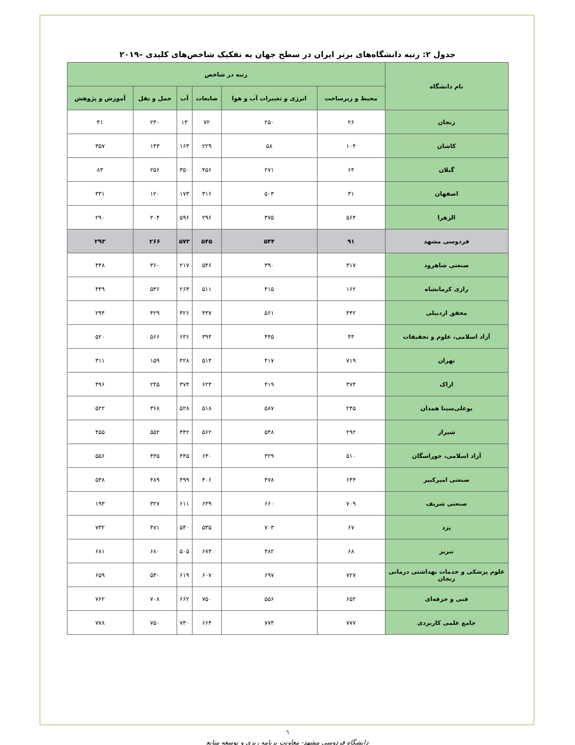جدول ۲: رتبه دانشگاه‌های برتر ایران در سطح جهان به تفکیک شاخص‌های کلیدی –۲۰۱۹
| نام دانشگاه | رتبه در شاخص | | | | | |
| --- | --- | --- | --- | --- | --- | --- |
| | محیط و زیرساخت | انرژی و تغییرات آب و هوا | ضایعات | آب | حمل و نقل | آموزش و پژوهش |
| زنجان | ۲۶ | ۲۵۰ | ۷۲ | ۱۳ | ۲۳۰ | ۴۱ |
| کاشان | ۱۰۴ | ۵۸ | ۲۲۹ | ۱۶۳ | ۱۴۳ | ۳۵۷ |
| گیلان | ۶۴ | ۲۷۱ | ۴۵۶ | ۳۵۰ | ۲۵۶ | ۸۳ |
| اصفهان | ۳۱ | ۵۰۳ | ۳۱۶ | ۱۷۳ | ۱۲۰ | ۳۳۱ |
| الزهرا | ۵۶۴ | ۳۷۵ | ۲۹۶ | ۵۹۶ | ۲۰۴ | ۲۹۰ |
| فردوسی مشهد | ۹۱ | ۵۴۴ | ۵۴۵ | ۵۷۳ | ۲۶۶ | ۲۹۳ |
| صنعتی شاهرود | ۳۱۷ | ۳۹۰ | ۵۴۶ | ۲۱۷ | ۳۶۰ | ۴۴۸ |
| رازی کرمانشاه | ۱۶۲ | ۴۱۵ | ۵۱۱ | ۲۶۳ | ۵۳۶ | ۴۴۹ |
| محقق اردبیلی | ۴۴۲ | ۵۶۱ | ۴۳۷ | ۴۲۶ | ۴۲۹ | ۲۹۴ |
| آزاد اسلامی، علوم و تحقیقات | ۴۴ | ۴۴۵ | ۳۹۴ | ۶۳۶ | ۵۶۶ | ۵۲۰ |
| تهران | ۷۱۹ | ۴۱۷ | ۵۱۴ | ۴۲۸ | ۱۵۹ | ۳۱۱ |
| اراک | ۳۷۴ | ۴۱۹ | ۶۲۴ | ۳۷۴ | ۲۴۵ | ۴۹۶ |
| بوعلی‌سینا همدان | ۲۴۵ | ۵۸۷ | ۵۱۸ | ۵۲۸ | ۳۶۸ | ۵۲۲ |
| شیراز | ۲۹۲ | ۵۴۸ | ۵۶۲ | ۴۴۲ | ۵۵۲ | ۴۵۵ |
| آزاد اسلامی، خوراسگان | ۵۱۰ | ۳۲۹ | ۶۳۰ | ۴۴۵ | ۴۳۵ | ۵۵۶ |
| صنعتی امیرکبیر | ۶۴۴ | ۴۷۸ | ۴۰۶ | ۴۹۹ | ۴۸۹ | ۵۳۸ |
| صنعتی شریف | ۷۰۹ | ۶۶۰ | ۶۳۹ | ۶۱۱ | ۳۲۷ | ۱۹۳ |
| یزد | ۶۷ | ۷۰۳ | ۵۳۵ | ۵۴۰ | ۴۷۱ | ۷۳۲ |
| تبریز | ۶۸ | ۴۸۲ | ۶۷۳ | ۵۰۵ | ۶۸۰ | ۶۸۱ |
| علوم پزشکی و خدمات بهداشتی درمانی زنجان | ۷۲۷ | ۶۹۷ | ۶۰۷ | ۶۱۹ | ۵۳۰ | ۶۵۹ |
| فنی و حرفه‌ای | ۶۵۲ | ۵۵۶ | ۷۵۰ | ۶۶۲ | ۷۰۸ | ۷۶۲ |
| جامع علمی کاربردی | ۷۷۷ | ۷۷۴ | ۶۶۴ | ۷۳۰ | ۷۵۰ | ۷۷۸ |
٦
دانشگاه فردوسی مشهد- معاونت برنامه ریزی و توسعه منابع